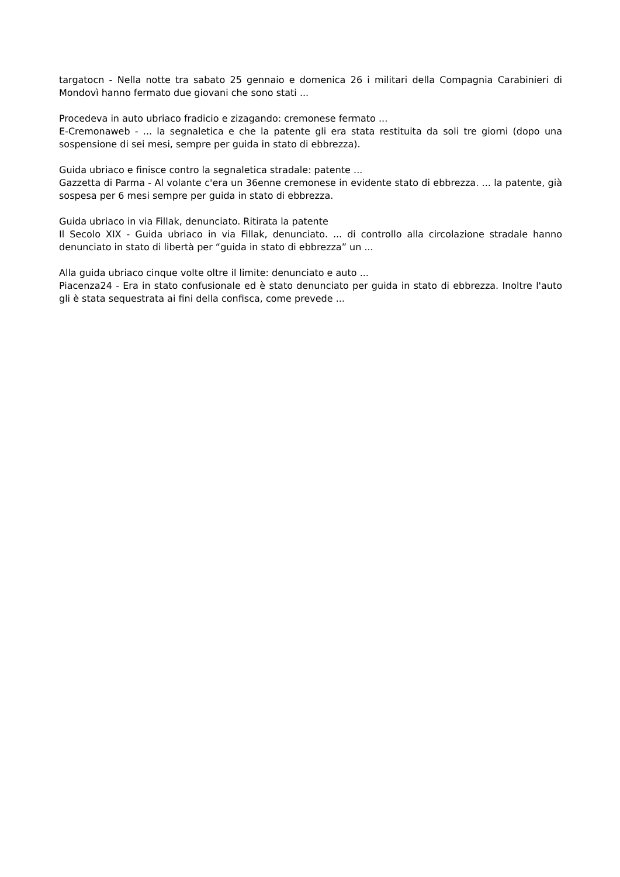targatocn - Nella notte tra sabato 25 gennaio e domenica 26 i militari della Compagnia Carabinieri di Mondovì hanno fermato due giovani che sono stati ...
Procedeva in auto ubriaco fradicio e zizagando: cremonese fermato ...
E-Cremonaweb - ... la segnaletica e che la patente gli era stata restituita da soli tre giorni (dopo una sospensione di sei mesi, sempre per guida in stato di ebbrezza).
Guida ubriaco e finisce contro la segnaletica stradale: patente ...
Gazzetta di Parma - Al volante c'era un 36enne cremonese in evidente stato di ebbrezza. ... la patente, già sospesa per 6 mesi sempre per guida in stato di ebbrezza.
Guida ubriaco in via Fillak, denunciato. Ritirata la patente
Il Secolo XIX - Guida ubriaco in via Fillak, denunciato. ... di controllo alla circolazione stradale hanno denunciato in stato di libertà per “guida in stato di ebbrezza” un ...
Alla guida ubriaco cinque volte oltre il limite: denunciato e auto ...
Piacenza24 - Era in stato confusionale ed è stato denunciato per guida in stato di ebbrezza. Inoltre l'auto gli è stata sequestrata ai fini della confisca, come prevede ...